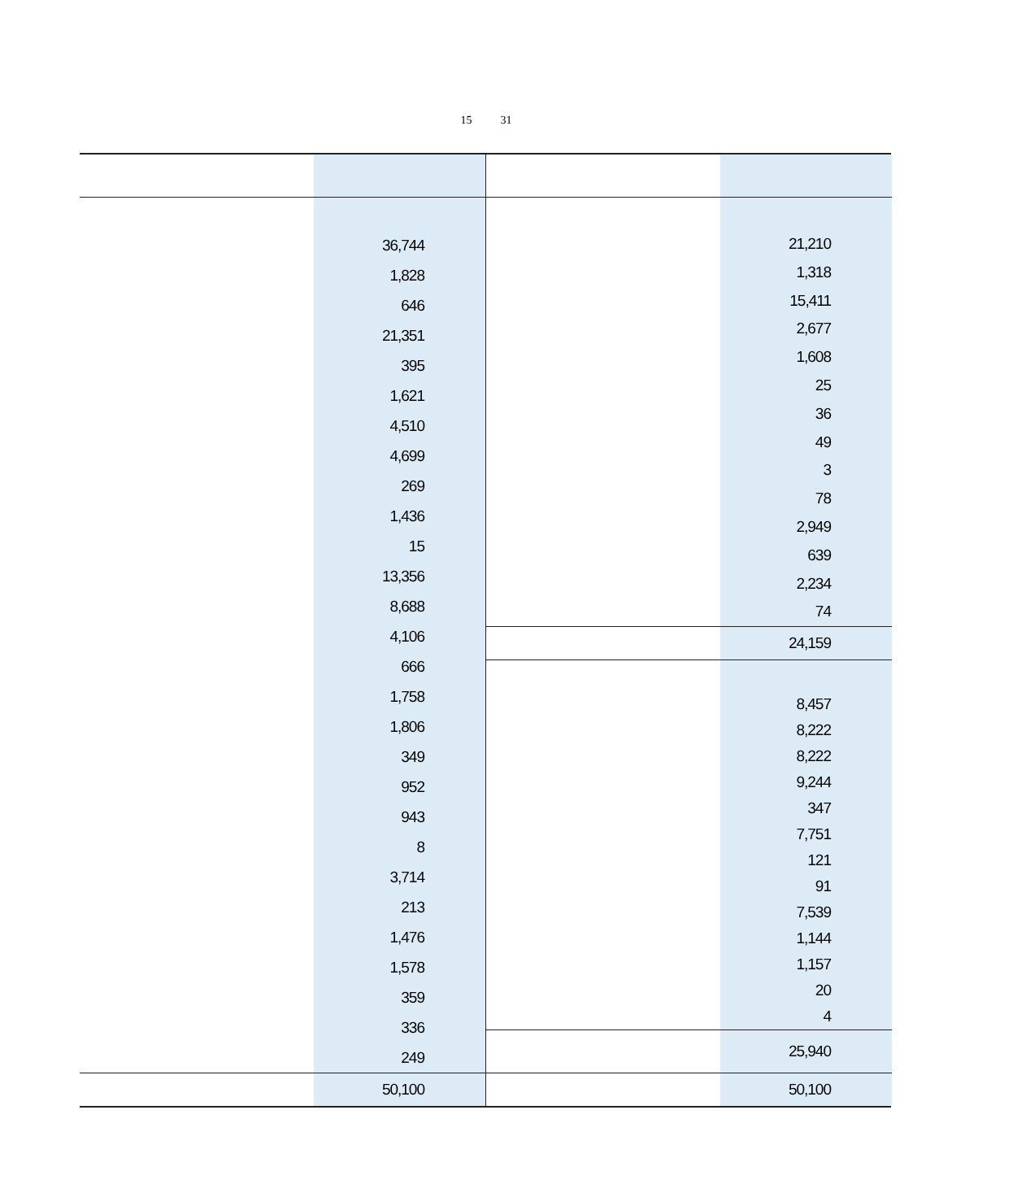15 31
36,744
1,828
646
21,351
395
1,621
4,510
4,699
269
1,436
15
13,356
8,688
4,106
666
1,758
1,806
349
952
943
8
3,714
213
1,476
1,578
359
336
249
50,100
21,210
1,318
15,411
2,677
1,608
25
36
49
3
78
2,949
639
2,234
74
24,159
8,457
8,222
8,222
9,244
347
7,751
121
91
7,539
1,144
1,157
20
4
25,940
50,100